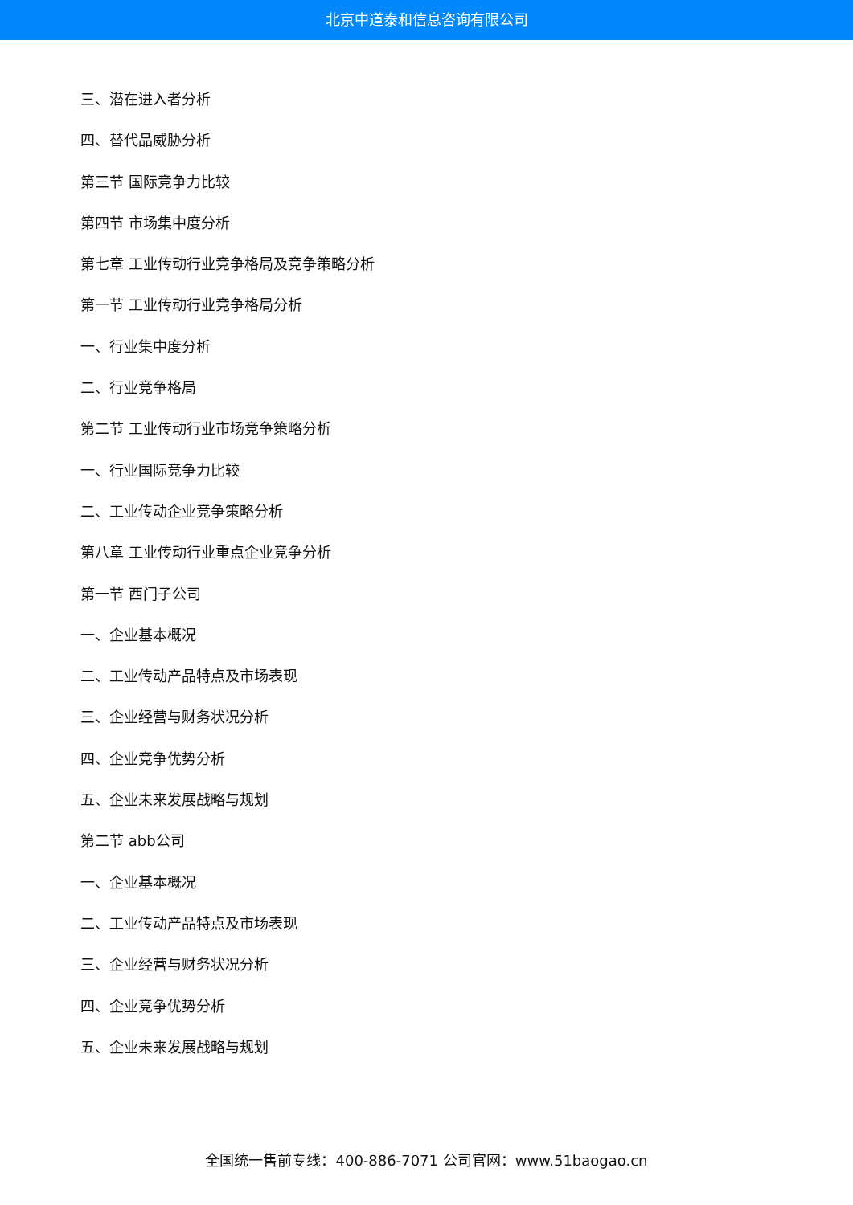北京中道泰和信息咨询有限公司
三、潜在进入者分析
四、替代品威胁分析
第三节 国际竞争力比较
第四节 市场集中度分析
第七章 工业传动行业竞争格局及竞争策略分析
第一节 工业传动行业竞争格局分析
一、行业集中度分析
二、行业竞争格局
第二节 工业传动行业市场竞争策略分析
一、行业国际竞争力比较
二、工业传动企业竞争策略分析
第八章 工业传动行业重点企业竞争分析
第一节 西门子公司
一、企业基本概况
二、工业传动产品特点及市场表现
三、企业经营与财务状况分析
四、企业竞争优势分析
五、企业未来发展战略与规划
第二节 abb公司
一、企业基本概况
二、工业传动产品特点及市场表现
三、企业经营与财务状况分析
四、企业竞争优势分析
五、企业未来发展战略与规划
全国统一售前专线：400-886-7071 公司官网：www.51baogao.cn